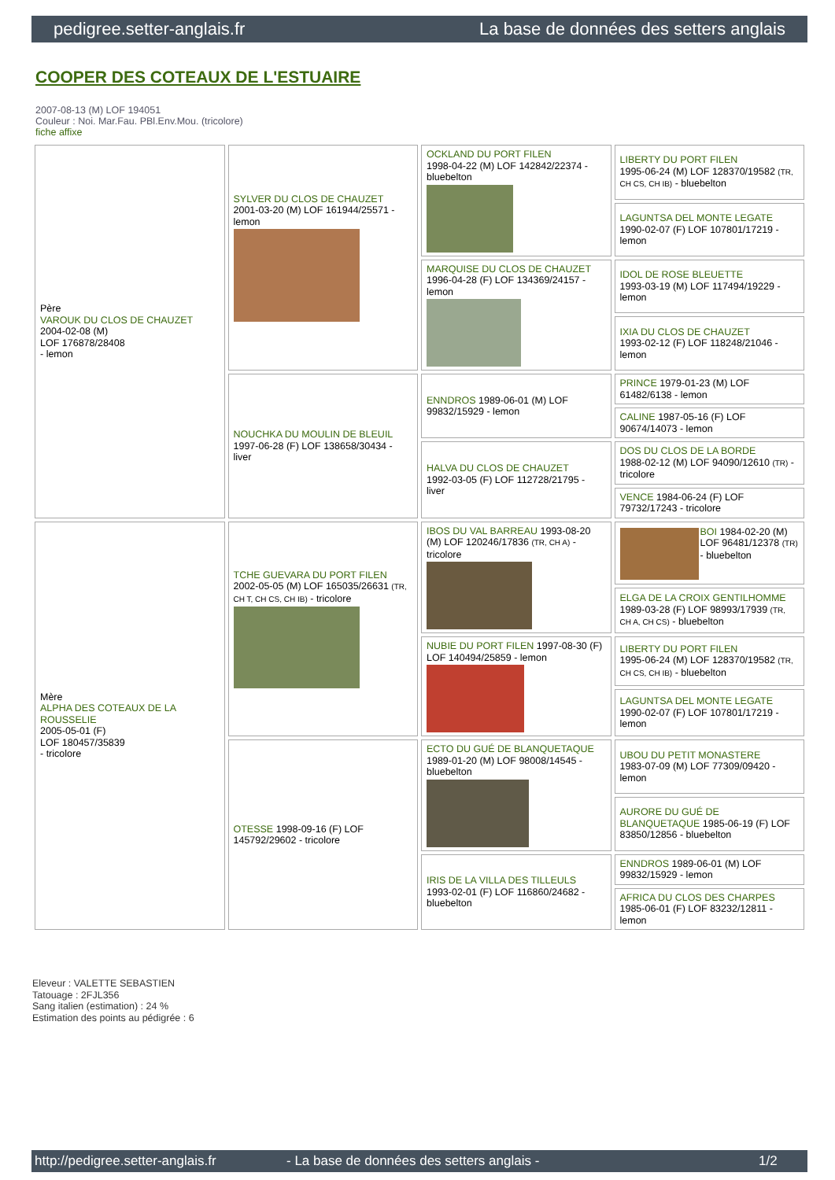pedigree.setter-anglais.fr La base de données des setters anglais
COOPER DES COTEAUX DE L'ESTUAIRE
2007-08-13 (M) LOF 194051
Couleur : Noi. Mar.Fau. PBl.Env.Mou. (tricolore)
fiche affixe
| Père VAROUK DU CLOS DE CHAUZET 2004-02-08 (M) LOF 176878/28408 - lemon | SYLVER DU CLOS DE CHAUZET 2001-03-20 (M) LOF 161944/25571 - lemon | OCKLAND DU PORT FILEN 1998-04-22 (M) LOF 142842/22374 - bluebelton | LIBERTY DU PORT FILEN 1995-06-24 (M) LOF 128370/19582 (TR, CH CS, CH IB) - bluebelton |
| | | | LAGUNTSA DEL MONTE LEGATE 1990-02-07 (F) LOF 107801/17219 - lemon |
| | | MARQUISE DU CLOS DE CHAUZET 1996-04-28 (F) LOF 134369/24157 - lemon | IDOL DE ROSE BLEUETTE 1993-03-19 (M) LOF 117494/19229 - lemon |
| | | | IXIA DU CLOS DE CHAUZET 1993-02-12 (F) LOF 118248/21046 - lemon |
| | NOUCHKA DU MOULIN DE BLEUIL 1997-06-28 (F) LOF 138658/30434 - liver | ENNDROS 1989-06-01 (M) LOF 99832/15929 - lemon | PRINCE 1979-01-23 (M) LOF 61482/6138 - lemon |
| | | | CALINE 1987-05-16 (F) LOF 90674/14073 - lemon |
| | | HALVA DU CLOS DE CHAUZET 1992-03-05 (F) LOF 112728/21795 - liver | DOS DU CLOS DE LA BORDE 1988-02-12 (M) LOF 94090/12610 (TR) - tricolore |
| | | | VENCE 1984-06-24 (F) LOF 79732/17243 - tricolore |
| Mère ALPHA DES COTEAUX DE LA ROUSSELIE 2005-05-01 (F) LOF 180457/35839 - tricolore | TCHE GUEVARA DU PORT FILEN 2002-05-05 (M) LOF 165035/26631 (TR, CH T, CH CS, CH IB) - tricolore | IBOS DU VAL BARREAU 1993-08-20 (M) LOF 120246/17836 (TR, CH A) - tricolore | BOI 1984-02-20 (M) LOF 96481/12378 (TR) - bluebelton |
| | | | ELGA DE LA CROIX GENTILHOMME 1989-03-28 (F) LOF 98993/17939 (TR, CH A, CH CS) - bluebelton |
| | | NUBIE DU PORT FILEN 1997-08-30 (F) LOF 140494/25859 - lemon | LIBERTY DU PORT FILEN 1995-06-24 (M) LOF 128370/19582 (TR, CH CS, CH IB) - bluebelton |
| | | | LAGUNTSA DEL MONTE LEGATE 1990-02-07 (F) LOF 107801/17219 - lemon |
| | OTESSE 1998-09-16 (F) LOF 145792/29602 - tricolore | ECTO DU GUÉ DE BLANQUETAQUE 1989-01-20 (M) LOF 98008/14545 - bluebelton | UBOU DU PETIT MONASTERE 1983-07-09 (M) LOF 77309/09420 - lemon |
| | | | AURORE DU GUÉ DE BLANQUETAQUE 1985-06-19 (F) LOF 83850/12856 - bluebelton |
| | | IRIS DE LA VILLA DES TILLEULS 1993-02-01 (F) LOF 116860/24682 - bluebelton | ENNDROS 1989-06-01 (M) LOF 99832/15929 - lemon |
| | | | AFRICA DU CLOS DES CHARPES 1985-06-01 (F) LOF 83232/12811 - lemon |
Eleveur : VALETTE SEBASTIEN
Tatouage : 2FJL356
Sang italien (estimation) : 24 %
Estimation des points au pédigrée : 6
http://pedigree.setter-anglais.fr - La base de données des setters anglais - 1/2